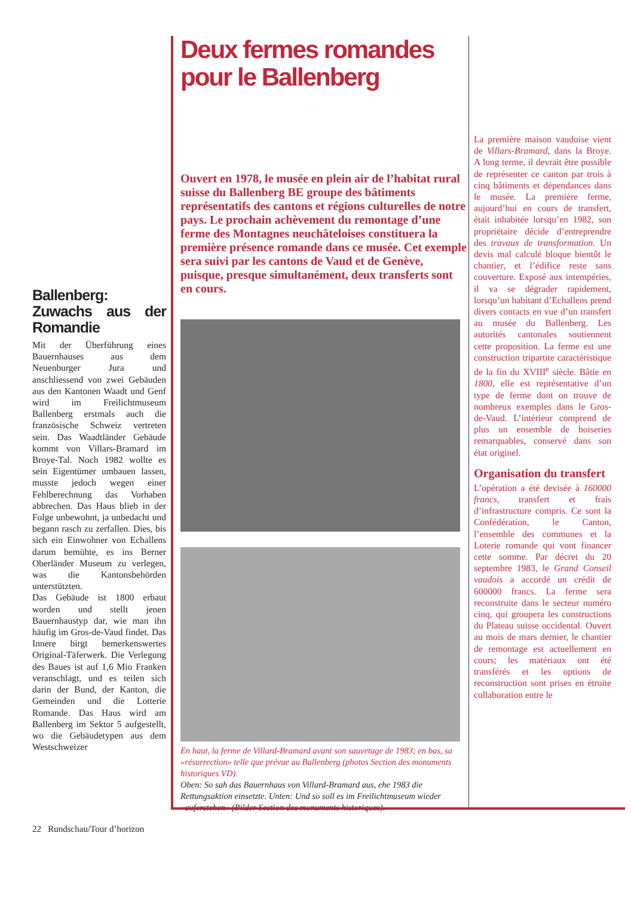Ballenberg: Zuwachs aus der Romandie
Mit der Überführung eines Bauernhauses aus dem Neuenburger Jura und anschliessend von zwei Gebäuden aus den Kantonen Waadt und Genf wird im Freilichtmuseum Ballenberg erstmals auch die französische Schweiz vertreten sein. Das Waadtländer Gebäude kommt von Villars-Bramard im Broye-Tal. Noch 1982 wollte es sein Eigentümer umbauen lassen, musste jedoch wegen einer Fehlberechnung das Vorhaben abbrechen. Das Haus blieb in der Folge unbewohnt, ja unbedacht und begann rasch zu zerfallen. Dies, bis sich ein Einwohner von Echallens darum bemühte, es ins Berner Oberländer Museum zu verlegen, was die Kantonsbehörden unterstützten.
Das Gebäude ist 1800 erbaut worden und stellt jenen Bauernhaustyp dar, wie man ihn häufig im Gros-de-Vaud findet. Das Innere birgt bemerkenswertes Original-Täferwerk. Die Verlegung des Baues ist auf 1,6 Mio Franken veranschlagt, und es teilen sich darin der Bund, der Kanton, die Gemeinden und die Lotterie Romande. Das Haus wird am Ballenberg im Sektor 5 aufgestellt, wo die Gebäudetypen aus dem Westschweizer
Deux fermes romandes pour le Ballenberg
Ouvert en 1978, le musée en plein air de l’habitat rural suisse du Ballenberg BE groupe des bâtiments représentatifs des cantons et régions culturelles de notre pays. Le prochain achèvement du remontage d’une ferme des Montagnes neuchâteloises constituera la première présence romande dans ce musée. Cet exemple sera suivi par les cantons de Vaud et de Genève, puisque, presque simultanément, deux transferts sont en cours.
En haut, la ferme de Villard-Bramard avant son sauvetage de 1983; en bas, sa «résurrection» telle que prévue au Ballenberg (photos Section des monuments historiques VD).
Oben: So sah das Bauernhaus von Villard-Bramard aus, ehe 1983 die Rettungsaktion einsetzte. Unten: Und so soll es im Freilichtmuseum wieder «auferstehen» (Bilder Section des monuments historiques).
La première maison vaudoise vient de Villars-Bramard, dans la Broye. A long terme, il devrait être possible de représenter ce canton par trois à cinq bâtiments et dépendances dans le musée. La première ferme, aujourd’hui en cours de transfert, était inhabitée lorsqu’en 1982, son propriétaire décide d’entreprendre des travaux de transformation. Un devis mal calculé bloque bientôt le chantier, et l’édifice reste sans couverture. Exposé aux intempéries, il va se dégrader rapidement, lorsqu’un habitant d’Echallens prend divers contacts en vue d’un transfert au musée du Ballenberg. Les autorités cantonales soutiennent cette proposition. La ferme est une construction tripartite caractéristique de la fin du XVIII<sup>e</sup> siècle. Bâtie en 1800, elle est représentative d’un type de ferme dont on trouve de nombreux exemples dans le Gros-de-Vaud. L’intérieur comprend de plus un ensemble de boiseries remarquables, conservé dans son état originel.
Organisation du transfert
L’opération a été devisée à 160000 francs, transfert et frais d’infrastructure compris. Ce sont la Confédération, le Canton, l’ensemble des communes et la Loterie romande qui vont financer cette somme. Par décret du 20 septembre 1983, le Grand Conseil vaudois a accordé un crédit de 600000 francs. La ferme sera reconstruite dans le secteur numéro cinq, qui groupera les constructions du Plateau suisse occidental. Ouvert au mois de mars dernier, le chantier de remontage est actuellement en cours; les matériaux ont été transférés et les options de reconstruction sont prises en étroite collaboration entre le
22 Rundschau/Tour d’horizon